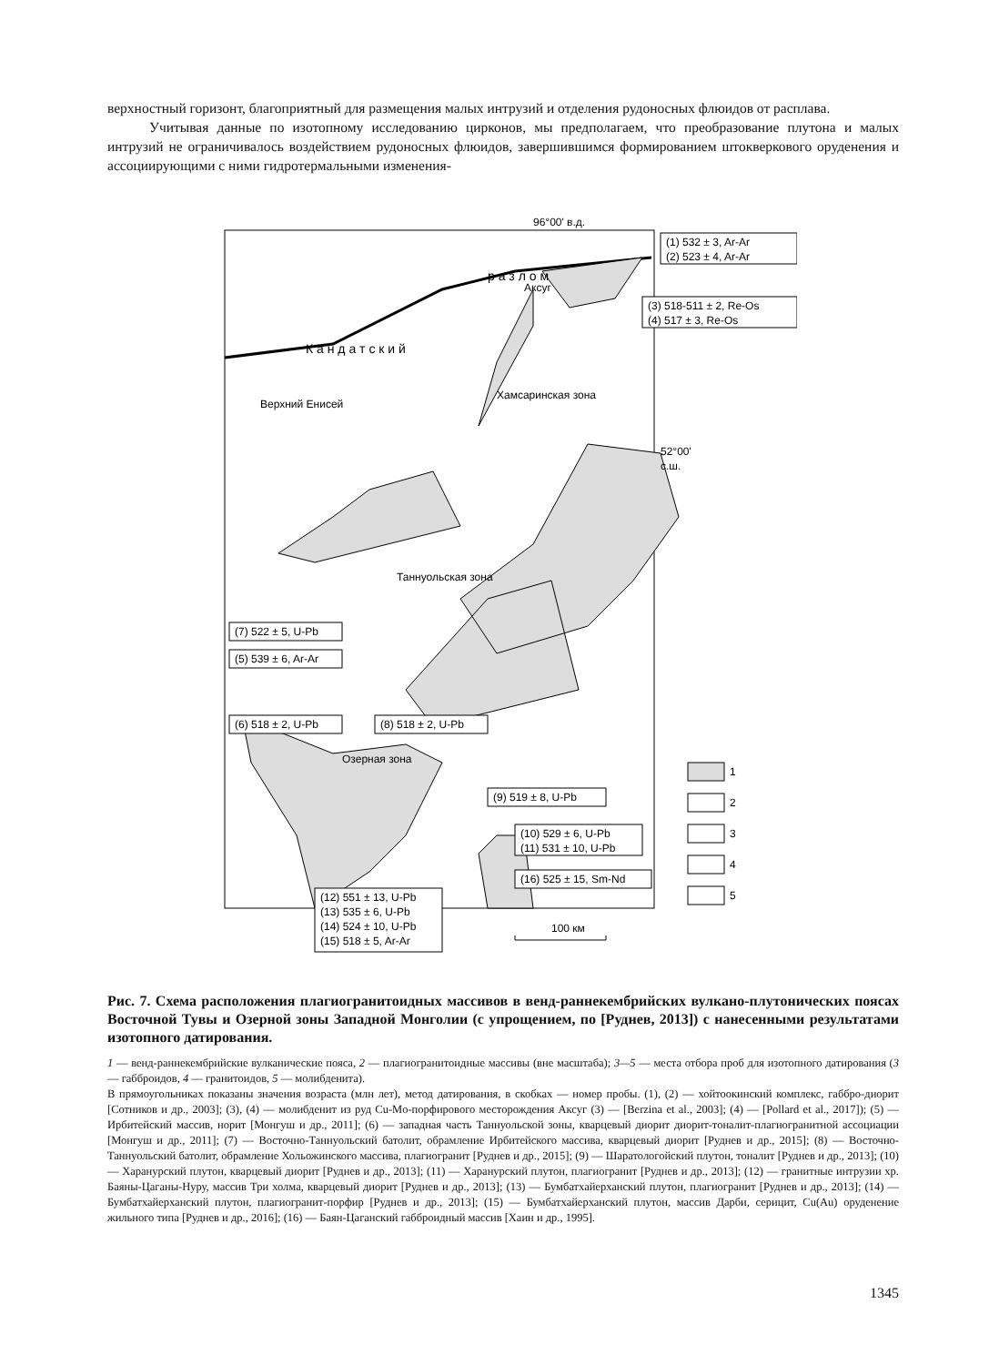верхностный горизонт, благоприятный для размещения малых интрузий и отделения рудоносных флюидов от расплава.
Учитывая данные по изотопному исследованию цирконов, мы предполагаем, что преобразование плутона и малых интрузий не ограничивалось воздействием рудоносных флюидов, завершившимся формированием штокверкового оруденения и ассоциирующими с ними гидротермальными изменения-
96°00' в.д.
К а н д а т с к и й
р а з л о м
Аксуг
Хамсаринская зона
Верхний Енисей
52°00'
с.ш.
Таннуольская зона
Озерная зона
(1) 532 ± 3, Ar-Ar
(2) 523 ± 4, Ar-Ar
(3) 518-511 ± 2, Re-Os
(4) 517 ± 3, Re-Os
(7) 522 ± 5, U-Pb
(5) 539 ± 6, Ar-Ar
(6) 518 ± 2, U-Pb
(8) 518 ± 2, U-Pb
(9) 519 ± 8, U-Pb
(10) 529 ± 6, U-Pb
(11) 531 ± 10, U-Pb
(16) 525 ± 15, Sm-Nd
(12) 551 ± 13, U-Pb
(13) 535 ± 6, U-Pb
(14) 524 ± 10, U-Pb
(15) 518 ± 5, Ar-Ar
100 км
1
2
3
4
5
Рис. 7. Схема расположения плагиогранитоидных массивов в венд-раннекембрийских вулкано-плутонических поясах Восточной Тувы и Озерной зоны Западной Монголии (с упрощением, по [Руднев, 2013]) с нанесенными результатами изотопного датирования.
1 — венд-раннекембрийские вулканические пояса, 2 — плагиогранитоидные массивы (вне масштаба); 3—5 — места отбора проб для изотопного датирования (3 — габброидов, 4 — гранитоидов, 5 — молибденита).
В прямоугольниках показаны значения возраста (млн лет), метод датирования, в скобках — номер пробы. (1), (2) — хойтоокинский комплекс, габбро-диорит [Сотников и др., 2003]; (3), (4) — молибденит из руд Cu-Mo-порфирового месторождения Аксуг (3) — [Berzina et al., 2003]; (4) — [Pollard et al., 2017]); (5) — Ирбитейский массив, норит [Монгуш и др., 2011]; (6) — западная часть Таннуольской зоны, кварцевый диорит диорит-тоналит-плагиогранитной ассоциации [Монгуш и др., 2011]; (7) — Восточно-Таннуольский батолит, обрамление Ирбитейского массива, кварцевый диорит [Руднев и др., 2015]; (8) — Восточно-Таннуольский батолит, обрамление Хольожинского массива, плагиогранит [Руднев и др., 2015]; (9) — Шаратологойский плутон, тоналит [Руднев и др., 2013]; (10) — Харанурский плутон, кварцевый диорит [Руднев и др., 2013]; (11) — Харанурский плутон, плагиогранит [Руднев и др., 2013]; (12) — гранитные интрузии хр. Баяны-Цаганы-Нуру, массив Три холма, кварцевый диорит [Руднев и др., 2013]; (13) — Бумбатхайерханский плутон, плагиогранит [Руднев и др., 2013]; (14) — Бумбатхайерханский плутон, плагиогранит-порфир [Руднев и др., 2013]; (15) — Бумбатхайерханский плутон, массив Дарби, серицит, Cu(Au) оруденение жильного типа [Руднев и др., 2016]; (16) — Баян-Цаганский габброидный массив [Хаин и др., 1995].
1345